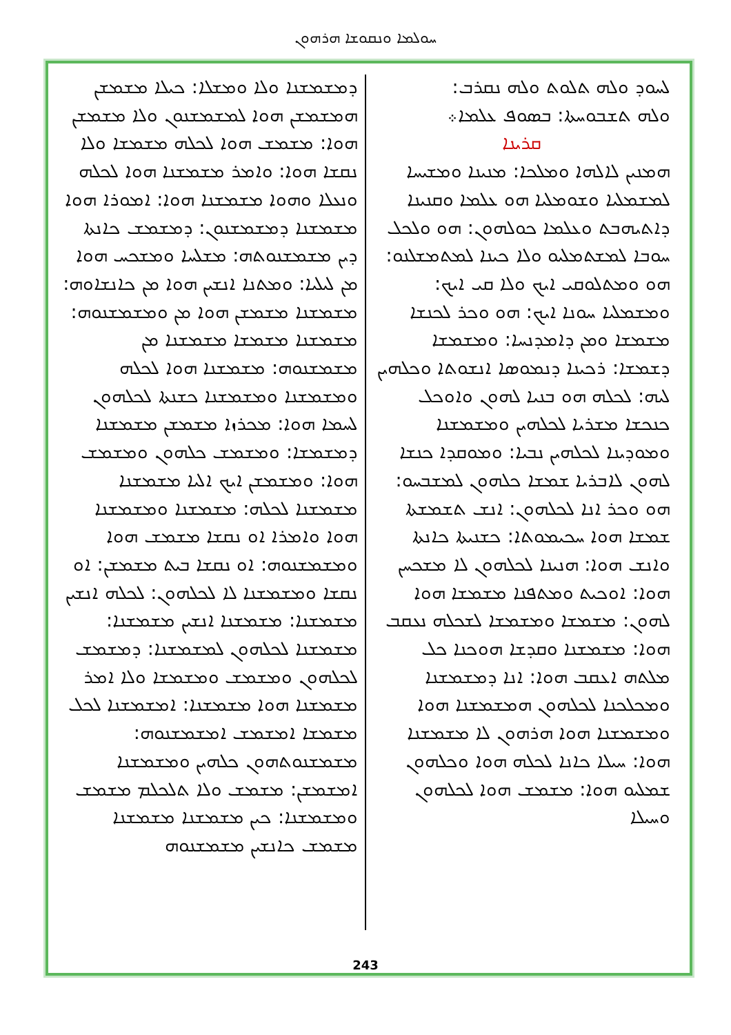ܚܘܠܡܐ ܘܢܩܘܫܐ ܗܪܗܘܢ
ܠܚܘܕ ܘܠܗ ܬܠܘܬ ܘܠܗ ܢܩܪܒ:
ܘܠܗ ܬܫܒܘܚܬܐ: ܒܣܘܦ ܥܠܡܐ܀
ܩܪܝܢܐ
ܗܡܢܝܢ ܠܐܠܗܐ ܘܡܠܟܐ: ܡܢܝܢܐ ܘܡܫܝܚܐ ܠܡܫܡܠܝܐ ܘܫܘܡܠܝܐ ܗܘ ܥܠܡܐ ܘܩܢܝܢܐ ܕܐܬܝܗܒܬ ܘܥܠܡܐ ܟܘܠܗܘܢ: ܗܘ ܘܠܟܠ ܚܘܒܐ ܠܡܫܬܡܠܝܘ ܘܠܐ ܟܝܢܐ ܠܡܬܡܫܠܢܘ: ܗܘ ܘܡܬܠܘܩܝ ܐܝܟ ܘܠܐ ܩܝ ܐܝܟ: ܘܡܫܡܠܝܐ ܚܘܢܐ ܐܝܟ: ܗܘ ܘܟܪ ܠܟܢܫܐ ܡܫܡܫܐ ܘܡܢ ܕܐܡܕܢܚܐ: ܘܡܫܡܫܐ ܕܫܡܫܐ: ܪܟܝܢܐ ܕܢܡܘܣܐ ܐܢܫܘܬܐ ܘܟܠܗܝܢ ܠܝܗ: ܠܟܠܗ ܗܘ ܒܢܝܐ ܠܗܘܢ ܘܐܘܟܠ ܟܢܟܫܐ ܡܫܪܝܐ ܠܟܠܗܝܢ ܘܡܫܡܫܢܐ ܘܡܘܕܝܢܐ ܠܟܠܗܝܢ ܢܒܝܐ: ܘܡܘܩܕܐ ܟܢܫܐ ܠܗܘܢ ܠܐܒܪܝܐ ܫܡܫܐ ܟܠܗܘܢ ܠܡܫܒܚܘ: ܗܘ ܘܟܪ ܐܢܐ ܠܟܠܗܘܢ: ܐܢܫ ܬܫܡܫܬܐ ܫܡܫܐ ܗܘܐ ܚܟܝܡܘܬܐ: ܟܫܢܝܬܐ ܟܐܢܬܐ ܘܐܢܫ ܗܘܐ: ܗܢܝܢܐ ܠܟܠܗܘܢ ܠܐ ܡܫܟܚܢ ܗܘܐ: ܐܘܟܝܬ ܘܡܬܦܢܐ ܡܫܡܫܐ ܗܘܐ ܠܗܘܢ: ܡܫܡܫܐ ܘܡܫܡܫܐ ܠܫܟܠܗ ܢܥܩܒ ܗܘܐ: ܡܫܡܫܢܐ ܘܩܕܫܐ ܗܘܟܢܐ ܟܠ ܡܠܬܗ ܐܥܩܒ ܗܘܐ: ܐܢܐ ܕܡܫܡܫܢܐ ܘܡܟܠܟܢܐ ܠܟܠܗܘܢ ܗܡܫܡܫܢܐ ܗܘܐ ܘܡܫܡܫܢܐ ܗܘܐ ܗܪܗܘܢ ܠܐ ܡܫܡܫܢܐ ܗܘܐ: ܚܝܠܐ ܟܐܢܐ ܠܟܠܗ ܗܘܐ ܘܟܠܗܘܢ ܫܡܠܝܘ ܗܘܐ: ܡܫܡܫ ܗܘܐ ܠܟܠܗܘܢ ܘܚܝܠܐ
ܕܡܫܡܫܢܐ ܘܠܐ ܘܡܫܠܐ: ܟܝܠܐ ܡܫܡܫܢ ܗܡܫܡܫܢ ܗܘܐ ܠܡܫܡܫܢܘܢ ܘܠܐ ܡܫܡܫܢ ܗܘܐ: ܡܫܡܫ ܗܘܐ ܠܟܠܗ ܡܫܡܫܐ ܘܠܐ ܢܩܫܐ ܗܘܐ: ܘܐܡܪ ܡܫܡܫܢܐ ܗܘܐ ܠܟܠܗ ܘܢܥܠܐ ܘܗܘܐ ܡܫܡܫܢܐ ܗܘܐ: ܐܡܘܪܐ ܗܘܐ ܡܫܡܫܢܐ ܕܡܫܡܫܢܘܢ: ܕܡܫܡܫ ܟܐܢܬܐ ܕܝܢ ܡܫܡܫܢܘܬܗ: ܡܫܠܚܐ ܘܡܫܟܚ ܗܘܐ ܡܢ ܠܝܠܝܐ: ܘܡܬܢܐ ܐܢܫܝܢ ܗܘܐ ܡܢ ܟܐܢܫܐܘܗ: ܡܫܡܫܢܐ ܡܫܡܫܢ ܗܘܐ ܡܢ ܘܡܫܡܫܢܘܗ: ܡܫܡܫܢܐ ܡܫܡܫܐ ܡܫܡܫܢܐ ܡܢ ܡܫܡܫܢܘܗ: ܡܫܡܫܢܐ ܗܘܐ ܠܟܠܗ ܘܡܫܡܫܢܐ ܘܡܫܡܫܢܐ ܟܫܢܬܐ ܠܟܠܗܘܢ ܠܚܡܐ ܗܘܐ: ܡܟܪܙܐ ܡܫܡܫܢ ܡܫܡܫܢܐ ܕܡܫܡܫܐ: ܘܡܫܡܫ ܟܠܗܘܢ ܘܡܫܡܫ ܗܘܐ: ܘܡܫܡܫܢ ܐܝܟ ܐܠܝܐ ܡܫܡܫܢܐ ܡܫܡܫܢܐ ܠܟܠܗ: ܡܫܡܫܢܐ ܘܡܫܡܫܢܐ ܗܘܐ ܘܐܡܪܐ ܐܘ ܢܩܫܐ ܡܫܡܫ ܗܘܐ ܘܡܫܡܫܢܘܗ: ܐܘ ܢܩܫܐ ܒܝܬ ܡܫܡܫܢ: ܐܘ ܢܩܫܐ ܘܡܫܡܫܢܐ ܠܐ ܠܟܠܗܘܢ: ܠܟܠܗ ܐܢܫܝܢ ܡܫܡܫܢܐ: ܡܫܡܫܢܐ ܐܢܫܝܢ ܡܫܡܫܢܐ: ܡܫܡܫܢܐ ܠܟܠܗܘܢ ܠܡܫܡܫܢܐ: ܕܡܫܡܫ ܠܟܠܗܘܢ ܘܡܫܡܫ ܘܡܫܡܫܐ ܘܠܐ ܐܡܪ ܡܫܡܫܢܐ ܗܘܐ ܡܫܡܫܢܐ: ܐܡܫܡܫܢܐ ܠܟܠ ܡܫܡܫܐ ܐܡܫܡܫ ܐܡܫܡܫܢܘܗ: ܡܫܡܫܢܘܬܗܘܢ ܟܠܗܝܢ ܘܡܫܡܫܢܐ ܐܡܫܡܫܢ: ܡܫܡܫ ܘܠܐ ܬܠܟܠܡ ܡܫܡܫ ܘܡܫܡܫܢܐ: ܟܝܢ ܡܫܡܫܢܐ ܡܫܡܫܢܐ ܡܫܡܫ ܟܐܢܫܝܢ ܡܫܡܫܢܘܗ
243